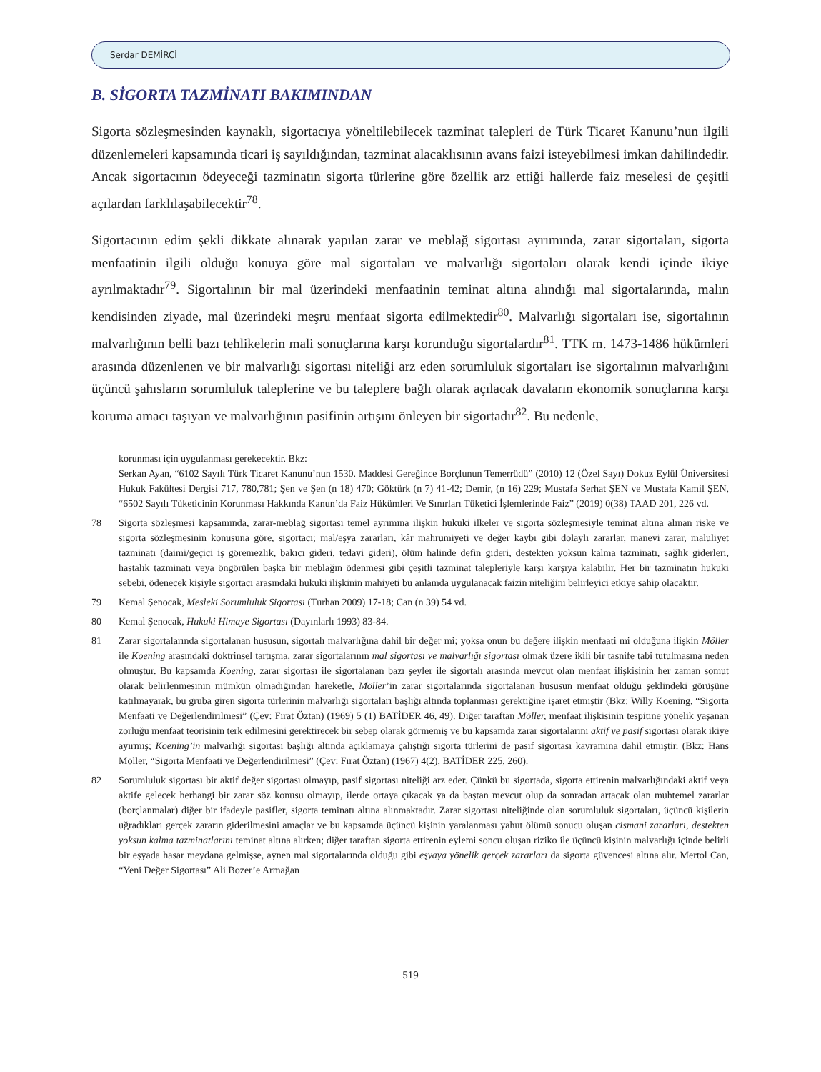Serdar DEMİRCİ
B. SİGORTA TAZMİNATI BAKIMINDAN
Sigorta sözleşmesinden kaynaklı, sigortacıya yöneltilebilecek tazminat talepleri de Türk Ticaret Kanunu’nun ilgili düzenlemeleri kapsamında ticari iş sayıldığından, tazminat alacaklısının avans faizi isteyebilmesi imkan dahilindedir. Ancak sigortacının ödeyeceği tazminatın sigorta türlerine göre özellik arz ettiği hallerde faiz meselesi de çeşitli açılardan farklılaşabilecektir<sup>78</sup>.
Sigortacının edim şekli dikkate alınarak yapılan zarar ve meblağ sigortası ayrımında, zarar sigortaları, sigorta menfaatinin ilgili olduğu konuya göre mal sigortaları ve malvarlığı sigortaları olarak kendi içinde ikiye ayrılmaktadır<sup>79</sup>. Sigortalının bir mal üzerindeki menfaatinin teminat altına alındığı mal sigortalarında, malın kendisinden ziyade, mal üzerindeki meşru menfaat sigorta edilmektedir<sup>80</sup>. Malvarlığı sigortaları ise, sigortalının malvarlığının belli bazı tehlikelerin mali sonuçlarına karşı korunduğu sigortalardır<sup>81</sup>. TTK m. 1473-1486 hükümleri arasında düzenlenen ve bir malvarlığı sigortası niteliği arz eden sorumluluk sigortaları ise sigortalının malvarlığını üçüncü şahısların sorumluluk taleplerine ve bu taleplere bağlı olarak açılacak davaların ekonomik sonuçlarına karşı koruma amacı taşıyan ve malvarlığının pasifinin artışını önleyen bir sigortadır<sup>82</sup>. Bu nedenle,
korunması için uygulanması gerekecektir. Bkz:
Serkan Ayan, “6102 Sayılı Türk Ticaret Kanunu’nun 1530. Maddesi Gereğince Borçlunun Temerrüdü” (2010) 12 (Özel Sayı) Dokuz Eylül Üniversitesi Hukuk Fakültesi Dergisi 717, 780,781; Şen ve Şen (n 18) 470; Göktürk (n 7) 41-42; Demir, (n 16) 229; Mustafa Serhat ŞEN ve Mustafa Kamil ŞEN, “6502 Sayılı Tüketicinin Korunması Hakkında Kanun’da Faiz Hükümleri Ve Sınırları Tüketici İşlemlerinde Faiz” (2019) 0(38) TAAD 201, 226 vd.
78 Sigorta sözleşmesi kapsamında, zarar-meblağ sigortası temel ayrımına ilişkin hukuki ilkeler ve sigorta sözleşmesiyle teminat altına alınan riske ve sigorta sözleşmesinin konusuna göre, sigortacı; mal/eşya zararları, kâr mahrumiyeti ve değer kaybı gibi dolaylı zararlar, manevi zarar, maluliyet tazminatı (daimi/geçici iş göremezlik, bakıcı gideri, tedavi gideri), ölüm halinde defin gideri, destekten yoksun kalma tazminatı, sağlık giderleri, hastalık tazminatı veya öngörülen başka bir meblağın ödenmesi gibi çeşitli tazminat talepleriyle karşı karşıya kalabilir. Her bir tazminatın hukuki sebebi, ödenecek kişiyle sigortacı arasındaki hukuki ilişkinin mahiyeti bu anlamda uygulanacak faizin niteliğini belirleyici etkiye sahip olacaktır.
79 Kemal Şenocak, Mesleki Sorumluluk Sigortası (Turhan 2009) 17-18; Can (n 39) 54 vd.
80 Kemal Şenocak, Hukuki Himaye Sigortası (Dayınlarlı 1993) 83-84.
81 Zarar sigortalarında sigortalanan hususun, sigortalı malvarlığına dahil bir değer mi; yoksa onun bu değere ilişkin menfaati mi olduğuna ilişkin Möller ile Koening arasındaki doktrinsel tartışma, zarar sigortalarının mal sigortası ve malvarlığı sigortası olmak üzere ikili bir tasnife tabi tutulmasına neden olmuştur. Bu kapsamda Koening, zarar sigortası ile sigortalanan bazı şeyler ile sigortalı arasında mevcut olan menfaat ilişkisinin her zaman somut olarak belirlenmesinin mümkün olmadığından hareketle, Möller’in zarar sigortalarında sigortalanan hususun menfaat olduğu şeklindeki görüşüne katılmayarak, bu gruba giren sigorta türlerinin malvarlığı sigortaları başlığı altında toplanması gerektiğine işaret etmiştir (Bkz: Willy Koening, “Sigorta Menfaati ve Değerlendirilmesi” (Çev: Fırat Öztan) (1969) 5 (1) BATİDER 46, 49). Diğer taraftan Möller, menfaat ilişkisinin tespitine yönelik yaşanan zorluğu menfaat teorisinin terk edilmesini gerektirecek bir sebep olarak görmemiş ve bu kapsamda zarar sigortalarını aktif ve pasif sigortası olarak ikiye ayırmış; Koening’in malvarlığı sigortası başlığı altında açıklamaya çalıştığı sigorta türlerini de pasif sigortası kavramına dahil etmiştir. (Bkz: Hans Möller, “Sigorta Menfaati ve Değerlendirilmesi” (Çev: Fırat Öztan) (1967) 4(2), BATİDER 225, 260).
82 Sorumluluk sigortası bir aktif değer sigortası olmayıp, pasif sigortası niteliği arz eder. Çünkü bu sigortada, sigorta ettirenin malvarlığındaki aktif veya aktife gelecek herhangi bir zarar söz konusu olmayıp, ilerde ortaya çıkacak ya da baştan mevcut olup da sonradan artacak olan muhtemel zararlar (borçlanmalar) diğer bir ifadeyle pasifler, sigorta teminatı altına alınmaktadır. Zarar sigortası niteliğinde olan sorumluluk sigortaları, üçüncü kişilerin uğradıkları gerçek zararın giderilmesini amaçlar ve bu kapsamda üçüncü kişinin yaralanması yahut ölümü sonucu oluşan cismani zararları, destekten yoksun kalma tazminatlarını teminat altına alırken; diğer taraftan sigorta ettirenin eylemi soncu oluşan riziko ile üçüncü kişinin malvarlığı içinde belirli bir eşyada hasar meydana gelmişse, aynen mal sigortalarında olduğu gibi eşyaya yönelik gerçek zararları da sigorta güvencesi altına alır. Mertol Can, “Yeni Değer Sigortası” Ali Bozer’e Armağan
519